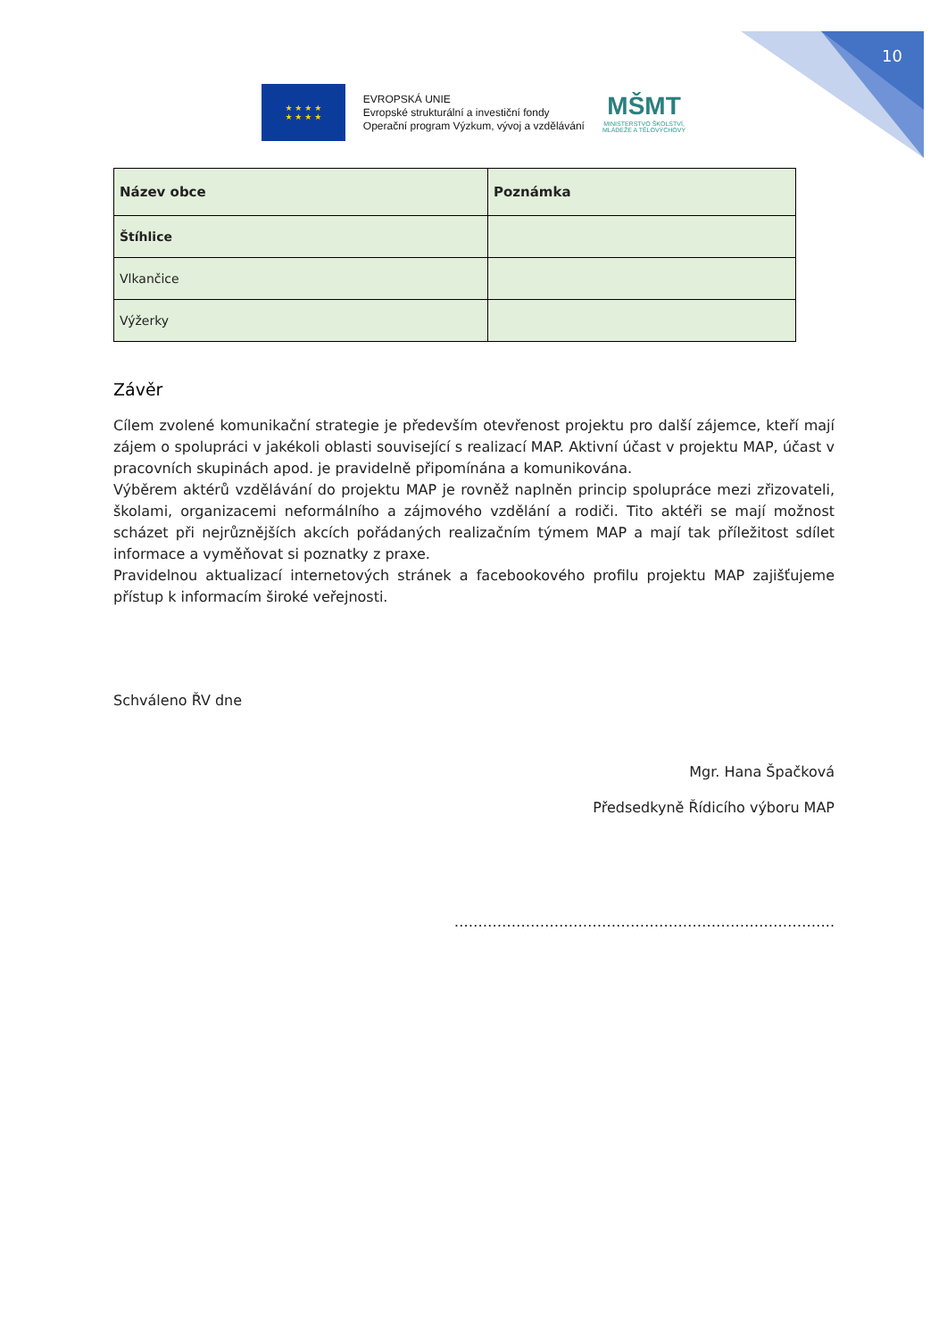10
★ ★ ★ ★
★ ★ ★ ★
EVROPSKÁ UNIE
Evropské strukturální a investiční fondy
Operační program Výzkum, vývoj a vzdělávání
MŠMT
MINISTERSTVO ŠKOLSTVÍ,
MLÁDEŽE A TĚLOVÝCHOVY
| Název obce | Poznámka |
| --- | --- |
| Štíhlice | |
| Vlkančice | |
| Výžerky | |
Závěr
Cílem zvolené komunikační strategie je především otevřenost projektu pro další zájemce, kteří mají zájem o spolupráci v jakékoli oblasti související s realizací MAP. Aktivní účast v projektu MAP, účast v pracovních skupinách apod. je pravidelně připomínána a komunikována.
Výběrem aktérů vzdělávání do projektu MAP je rovněž naplněn princip spolupráce mezi zřizovateli, školami, organizacemi neformálního a zájmového vzdělání a rodiči. Tito aktéři se mají možnost scházet při nejrůznějších akcích pořádaných realizačním týmem MAP a mají tak příležitost sdílet informace a vyměňovat si poznatky z praxe.
Pravidelnou aktualizací internetových stránek a facebookového profilu projektu MAP zajišťujeme přístup k informacím široké veřejnosti.
Schváleno ŘV dne
Mgr. Hana Špačková
Předsedkyně Řídicího výboru MAP
……………………………………………………………………..